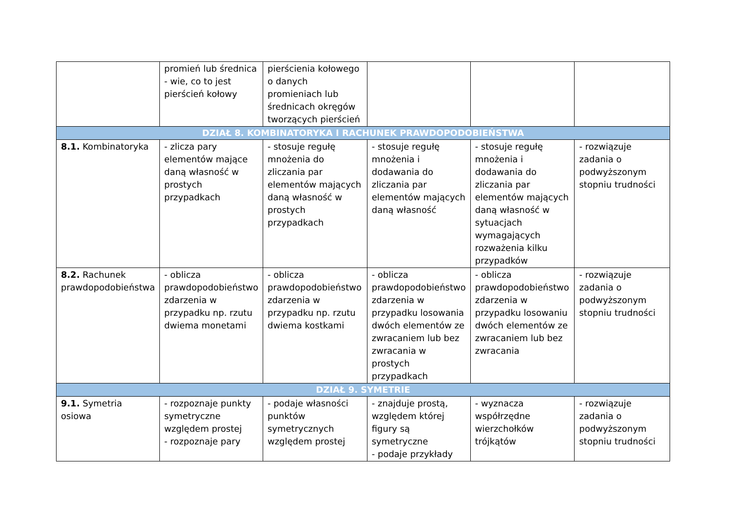| | promień lub średnica - wie, co to jest pierścień kołowy | pierścienia kołowego o danych promieniach lub średnicach okręgów tworzących pierścień | | | |
| DZIAŁ 8. KOMBINATORYKA I RACHUNEK PRAWDOPODOBIEŃSTWA | | | | | |
| 8.1. Kombinatoryka | - zlicza pary elementów mające daną własność w prostych przypadkach | - stosuje regułę mnożenia do zliczania par elementów mających daną własność w prostych przypadkach | - stosuje regułę mnożenia i dodawania do zliczania par elementów mających daną własność | - stosuje regułę mnożenia i dodawania do zliczania par elementów mających daną własność w sytuacjach wymagających rozważenia kilku przypadków | - rozwiązuje zadania o podwyższonym stopniu trudności |
| 8.2. Rachunek prawdopodobieństwa | - oblicza prawdopodobieństwo zdarzenia w przypadku np. rzutu dwiema monetami | - oblicza prawdopodobieństwo zdarzenia w przypadku np. rzutu dwiema kostkami | - oblicza prawdopodobieństwo zdarzenia w przypadku losowania dwóch elementów ze zwracaniem lub bez zwracania w prostych przypadkach | - oblicza prawdopodobieństwo zdarzenia w przypadku losowaniu dwóch elementów ze zwracaniem lub bez zwracania | - rozwiązuje zadania o podwyższonym stopniu trudności |
| DZIAŁ 9. SYMETRIE | | | | | |
| 9.1. Symetria osiowa | - rozpoznaje punkty symetryczne względem prostej - rozpoznaje pary | - podaje własności punktów symetrycznych względem prostej | - znajduje prostą, względem której figury są symetryczne - podaje przykłady | - wyznacza współrzędne wierzchołków trójkątów | - rozwiązuje zadania o podwyższonym stopniu trudności |